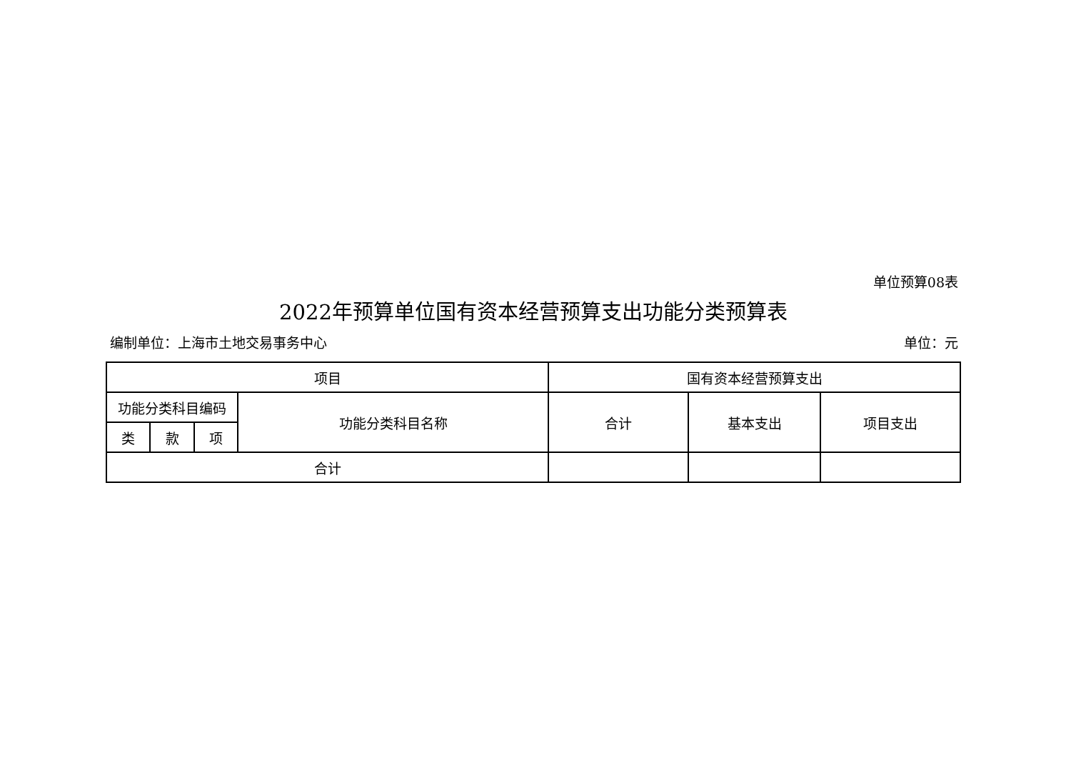单位预算08表
2022年预算单位国有资本经营预算支出功能分类预算表
编制单位：上海市土地交易事务中心 单位：元
| 项目 | | | | 国有资本经营预算支出 | | |
| --- | --- | --- | --- | --- | --- | --- |
| 功能分类科目编码 | | | 功能分类科目名称 | 合计 | 基本支出 | 项目支出 |
| 类 | 款 | 项 | | | | |
| 合计 | | | | | | |